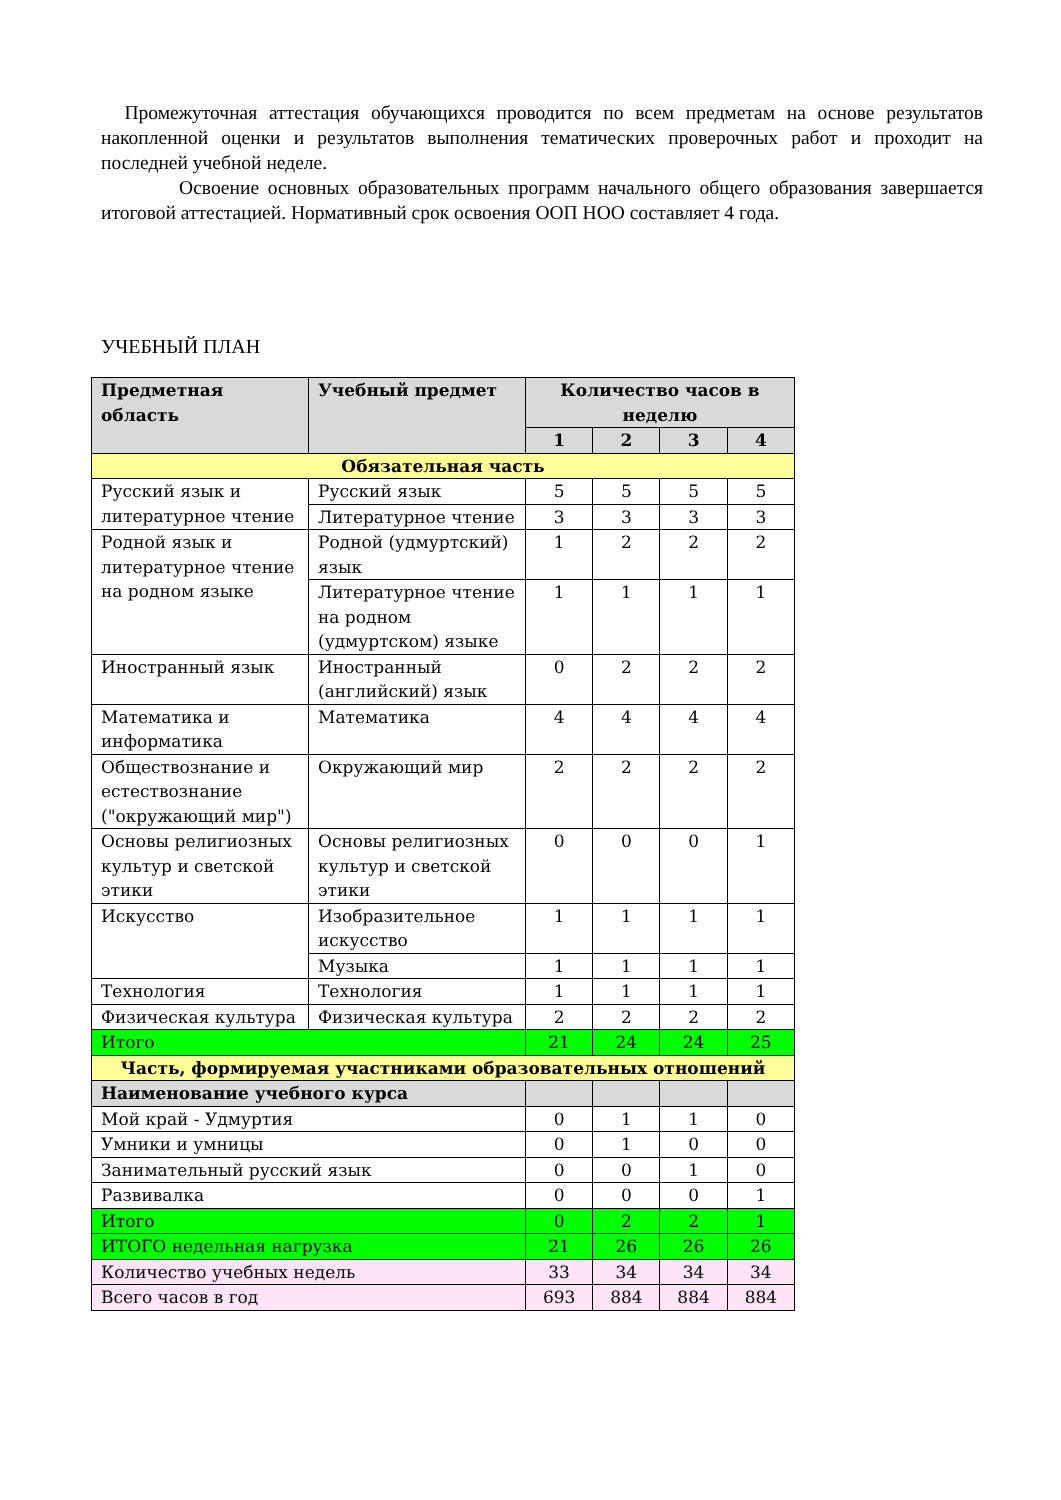Промежуточная аттестация обучающихся проводится по всем предметам на основе результатов накопленной оценки и результатов выполнения тематических проверочных работ и проходит на последней учебной неделе.
Освоение основных образовательных программ начального общего образования завершается итоговой аттестацией. Нормативный срок освоения ООП НОО составляет 4 года.
УЧЕБНЫЙ ПЛАН
| Предметная область | Учебный предмет | Количество часов в неделю | | | |
| --- | --- | --- | --- | --- | --- |
| | | 1 | 2 | 3 | 4 |
| Обязательная часть | | | | | |
| Русский язык и литературное чтение | Русский язык | 5 | 5 | 5 | 5 |
| | Литературное чтение | 3 | 3 | 3 | 3 |
| Родной язык и литературное чтение на родном языке | Родной (удмуртский) язык | 1 | 2 | 2 | 2 |
| | Литературное чтение на родном (удмуртском) языке | 1 | 1 | 1 | 1 |
| Иностранный язык | Иностранный (английский) язык | 0 | 2 | 2 | 2 |
| Математика и информатика | Математика | 4 | 4 | 4 | 4 |
| Обществознание и естествознание ("окружающий мир") | Окружающий мир | 2 | 2 | 2 | 2 |
| Основы религиозных культур и светской этики | Основы религиозных культур и светской этики | 0 | 0 | 0 | 1 |
| Искусство | Изобразительное искусство | 1 | 1 | 1 | 1 |
| | Музыка | 1 | 1 | 1 | 1 |
| Технология | Технология | 1 | 1 | 1 | 1 |
| Физическая культура | Физическая культура | 2 | 2 | 2 | 2 |
| Итого | | 21 | 24 | 24 | 25 |
| Часть, формируемая участниками образовательных отношений | | | | | |
| Наименование учебного курса | | | | | |
| Мой край - Удмуртия | | 0 | 1 | 1 | 0 |
| Умники и умницы | | 0 | 1 | 0 | 0 |
| Занимательный русский язык | | 0 | 0 | 1 | 0 |
| Развивалка | | 0 | 0 | 0 | 1 |
| Итого | | 0 | 2 | 2 | 1 |
| ИТОГО недельная нагрузка | | 21 | 26 | 26 | 26 |
| Количество учебных недель | | 33 | 34 | 34 | 34 |
| Всего часов в год | | 693 | 884 | 884 | 884 |